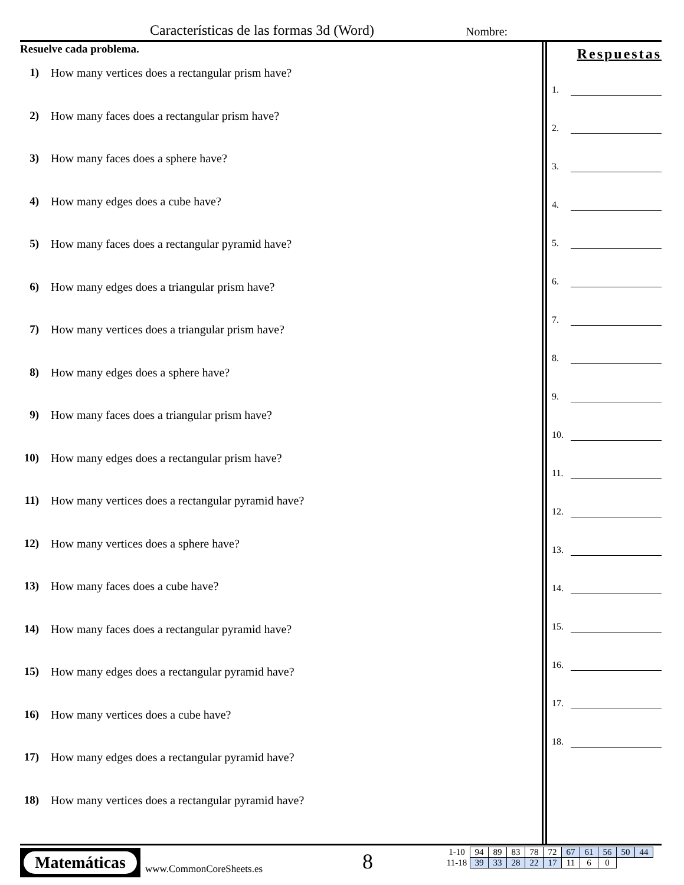Características de las formas 3d (Word)
Nombre:
Resuelve cada problema.
1) How many vertices does a rectangular prism have?
2) How many faces does a rectangular prism have?
3) How many faces does a sphere have?
4) How many edges does a cube have?
5) How many faces does a rectangular pyramid have?
6) How many edges does a triangular prism have?
7) How many vertices does a triangular prism have?
8) How many edges does a sphere have?
9) How many faces does a triangular prism have?
10) How many edges does a rectangular prism have?
11) How many vertices does a rectangular pyramid have?
12) How many vertices does a sphere have?
13) How many faces does a cube have?
14) How many faces does a rectangular pyramid have?
15) How many edges does a rectangular pyramid have?
16) How many vertices does a cube have?
17) How many edges does a rectangular pyramid have?
18) How many vertices does a rectangular pyramid have?
Respuestas
1.
2.
3.
4.
5.
6.
7.
8.
9.
10.
11.
12.
13.
14.
15.
16.
17.
18.
Matemáticas
www.CommonCoreSheets.es 8
| 1-10 | 94 | 89 | 83 | 78 | 72 | 67 | 61 | 56 | 50 | 44 |
| 11-18 | 39 | 33 | 28 | 22 | 17 | 11 | 6 | 0 | | |